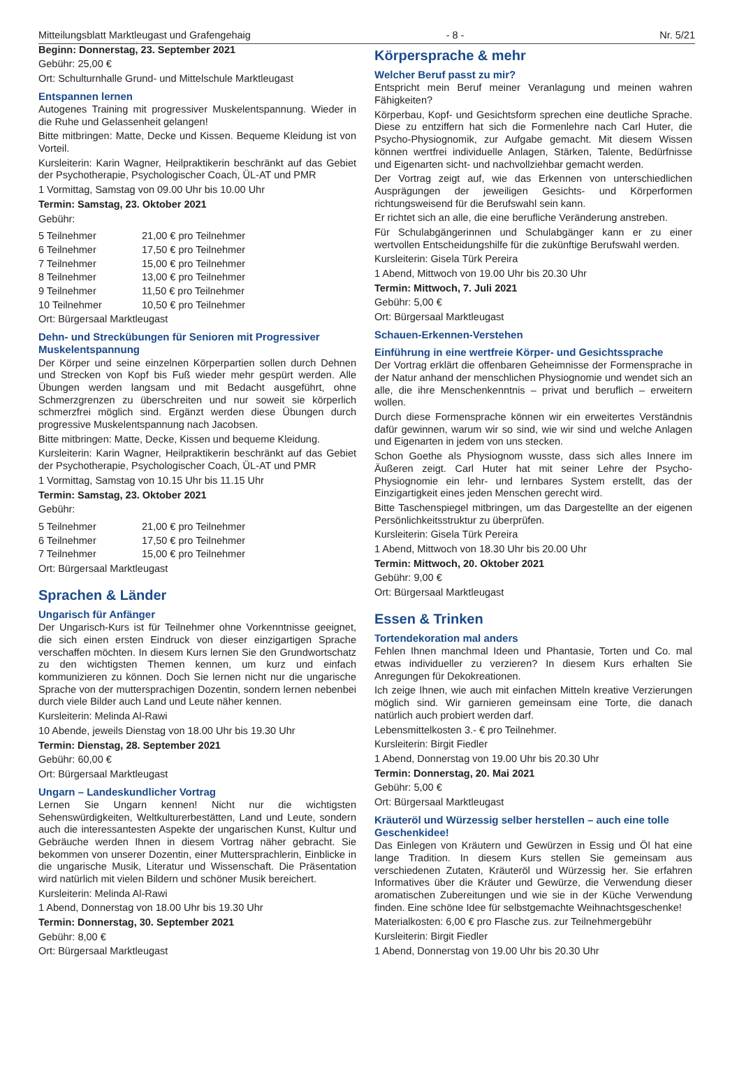Mitteilungsblatt Marktleugast und Grafengehaig - 8 - Nr. 5/21
Beginn: Donnerstag, 23. September 2021
Gebühr: 25,00 €
Ort: Schulturnhalle Grund- und Mittelschule Marktleugast
Entspannen lernen
Autogenes Training mit progressiver Muskelentspannung. Wieder in die Ruhe und Gelassenheit gelangen!
Bitte mitbringen: Matte, Decke und Kissen. Bequeme Kleidung ist von Vorteil.
Kursleiterin: Karin Wagner, Heilpraktikerin beschränkt auf das Gebiet der Psychotherapie, Psychologischer Coach, ÜL-AT und PMR
1 Vormittag, Samstag von 09.00 Uhr bis 10.00 Uhr
Termin: Samstag, 23. Oktober 2021
Gebühr:
| 5 Teilnehmer | 21,00 € pro Teilnehmer |
| 6 Teilnehmer | 17,50 € pro Teilnehmer |
| 7 Teilnehmer | 15,00 € pro Teilnehmer |
| 8 Teilnehmer | 13,00 € pro Teilnehmer |
| 9 Teilnehmer | 11,50 € pro Teilnehmer |
| 10 Teilnehmer | 10,50 € pro Teilnehmer |
Ort: Bürgersaal Marktleugast
Dehn- und Streckübungen für Senioren mit Progressiver Muskelentspannung
Der Körper und seine einzelnen Körperpartien sollen durch Dehnen und Strecken von Kopf bis Fuß wieder mehr gespürt werden. Alle Übungen werden langsam und mit Bedacht ausgeführt, ohne Schmerzgrenzen zu überschreiten und nur soweit sie körperlich schmerzfrei möglich sind. Ergänzt werden diese Übungen durch progressive Muskelentspannung nach Jacobsen.
Bitte mitbringen: Matte, Decke, Kissen und bequeme Kleidung.
Kursleiterin: Karin Wagner, Heilpraktikerin beschränkt auf das Gebiet der Psychotherapie, Psychologischer Coach, ÜL-AT und PMR
1 Vormittag, Samstag von 10.15 Uhr bis 11.15 Uhr
Termin: Samstag, 23. Oktober 2021
Gebühr:
| 5 Teilnehmer | 21,00 € pro Teilnehmer |
| 6 Teilnehmer | 17,50 € pro Teilnehmer |
| 7 Teilnehmer | 15,00 € pro Teilnehmer |
Ort: Bürgersaal Marktleugast
Sprachen & Länder
Ungarisch für Anfänger
Der Ungarisch-Kurs ist für Teilnehmer ohne Vorkenntnisse geeignet, die sich einen ersten Eindruck von dieser einzigartigen Sprache verschaffen möchten. In diesem Kurs lernen Sie den Grundwortschatz zu den wichtigsten Themen kennen, um kurz und einfach kommunizieren zu können. Doch Sie lernen nicht nur die ungarische Sprache von der muttersprachigen Dozentin, sondern lernen nebenbei durch viele Bilder auch Land und Leute näher kennen.
Kursleiterin: Melinda Al-Rawi
10 Abende, jeweils Dienstag von 18.00 Uhr bis 19.30 Uhr
Termin: Dienstag, 28. September 2021
Gebühr: 60,00 €
Ort: Bürgersaal Marktleugast
Ungarn – Landeskundlicher Vortrag
Lernen Sie Ungarn kennen! Nicht nur die wichtigsten Sehenswürdigkeiten, Weltkulturerbestätten, Land und Leute, sondern auch die interessantesten Aspekte der ungarischen Kunst, Kultur und Gebräuche werden Ihnen in diesem Vortrag näher gebracht. Sie bekommen von unserer Dozentin, einer Muttersprachlerin, Einblicke in die ungarische Musik, Literatur und Wissenschaft. Die Präsentation wird natürlich mit vielen Bildern und schöner Musik bereichert.
Kursleiterin: Melinda Al-Rawi
1 Abend, Donnerstag von 18.00 Uhr bis 19.30 Uhr
Termin: Donnerstag, 30. September 2021
Gebühr: 8,00 €
Ort: Bürgersaal Marktleugast
Körpersprache & mehr
Welcher Beruf passt zu mir?
Entspricht mein Beruf meiner Veranlagung und meinen wahren Fähigkeiten?
Körperbau, Kopf- und Gesichtsform sprechen eine deutliche Sprache. Diese zu entziffern hat sich die Formenlehre nach Carl Huter, die Psycho-Physiognomik, zur Aufgabe gemacht. Mit diesem Wissen können wertfrei individuelle Anlagen, Stärken, Talente, Bedürfnisse und Eigenarten sicht- und nachvollziehbar gemacht werden.
Der Vortrag zeigt auf, wie das Erkennen von unterschiedlichen Ausprägungen der jeweiligen Gesichts- und Körperformen richtungsweisend für die Berufswahl sein kann.
Er richtet sich an alle, die eine berufliche Veränderung anstreben.
Für Schulabgängerinnen und Schulabgänger kann er zu einer wertvollen Entscheidungshilfe für die zukünftige Berufswahl werden.
Kursleiterin: Gisela Türk Pereira
1 Abend, Mittwoch von 19.00 Uhr bis 20.30 Uhr
Termin: Mittwoch, 7. Juli 2021
Gebühr: 5,00 €
Ort: Bürgersaal Marktleugast
Schauen-Erkennen-Verstehen
Einführung in eine wertfreie Körper- und Gesichtssprache
Der Vortrag erklärt die offenbaren Geheimnisse der Formensprache in der Natur anhand der menschlichen Physiognomie und wendet sich an alle, die ihre Menschenkenntnis – privat und beruflich – erweitern wollen.
Durch diese Formensprache können wir ein erweitertes Verständnis dafür gewinnen, warum wir so sind, wie wir sind und welche Anlagen und Eigenarten in jedem von uns stecken.
Schon Goethe als Physiognom wusste, dass sich alles Innere im Äußeren zeigt. Carl Huter hat mit seiner Lehre der Psycho-Physiognomie ein lehr- und lernbares System erstellt, das der Einzigartigkeit eines jeden Menschen gerecht wird.
Bitte Taschenspiegel mitbringen, um das Dargestellte an der eigenen Persönlichkeitsstruktur zu überprüfen.
Kursleiterin: Gisela Türk Pereira
1 Abend, Mittwoch von 18.30 Uhr bis 20.00 Uhr
Termin: Mittwoch, 20. Oktober 2021
Gebühr: 9,00 €
Ort: Bürgersaal Marktleugast
Essen & Trinken
Tortendekoration mal anders
Fehlen Ihnen manchmal Ideen und Phantasie, Torten und Co. mal etwas individueller zu verzieren? In diesem Kurs erhalten Sie Anregungen für Dekokreationen.
Ich zeige Ihnen, wie auch mit einfachen Mitteln kreative Verzierungen möglich sind. Wir garnieren gemeinsam eine Torte, die danach natürlich auch probiert werden darf.
Lebensmittelkosten 3.- € pro Teilnehmer.
Kursleiterin: Birgit Fiedler
1 Abend, Donnerstag von 19.00 Uhr bis 20.30 Uhr
Termin: Donnerstag, 20. Mai 2021
Gebühr: 5,00 €
Ort: Bürgersaal Marktleugast
Kräuteröl und Würzessig selber herstellen – auch eine tolle Geschenkidee!
Das Einlegen von Kräutern und Gewürzen in Essig und Öl hat eine lange Tradition. In diesem Kurs stellen Sie gemeinsam aus verschiedenen Zutaten, Kräuteröl und Würzessig her. Sie erfahren Informatives über die Kräuter und Gewürze, die Verwendung dieser aromatischen Zubereitungen und wie sie in der Küche Verwendung finden. Eine schöne Idee für selbstgemachte Weihnachtsgeschenke!
Materialkosten: 6,00 € pro Flasche zus. zur Teilnehmergebühr
Kursleiterin: Birgit Fiedler
1 Abend, Donnerstag von 19.00 Uhr bis 20.30 Uhr